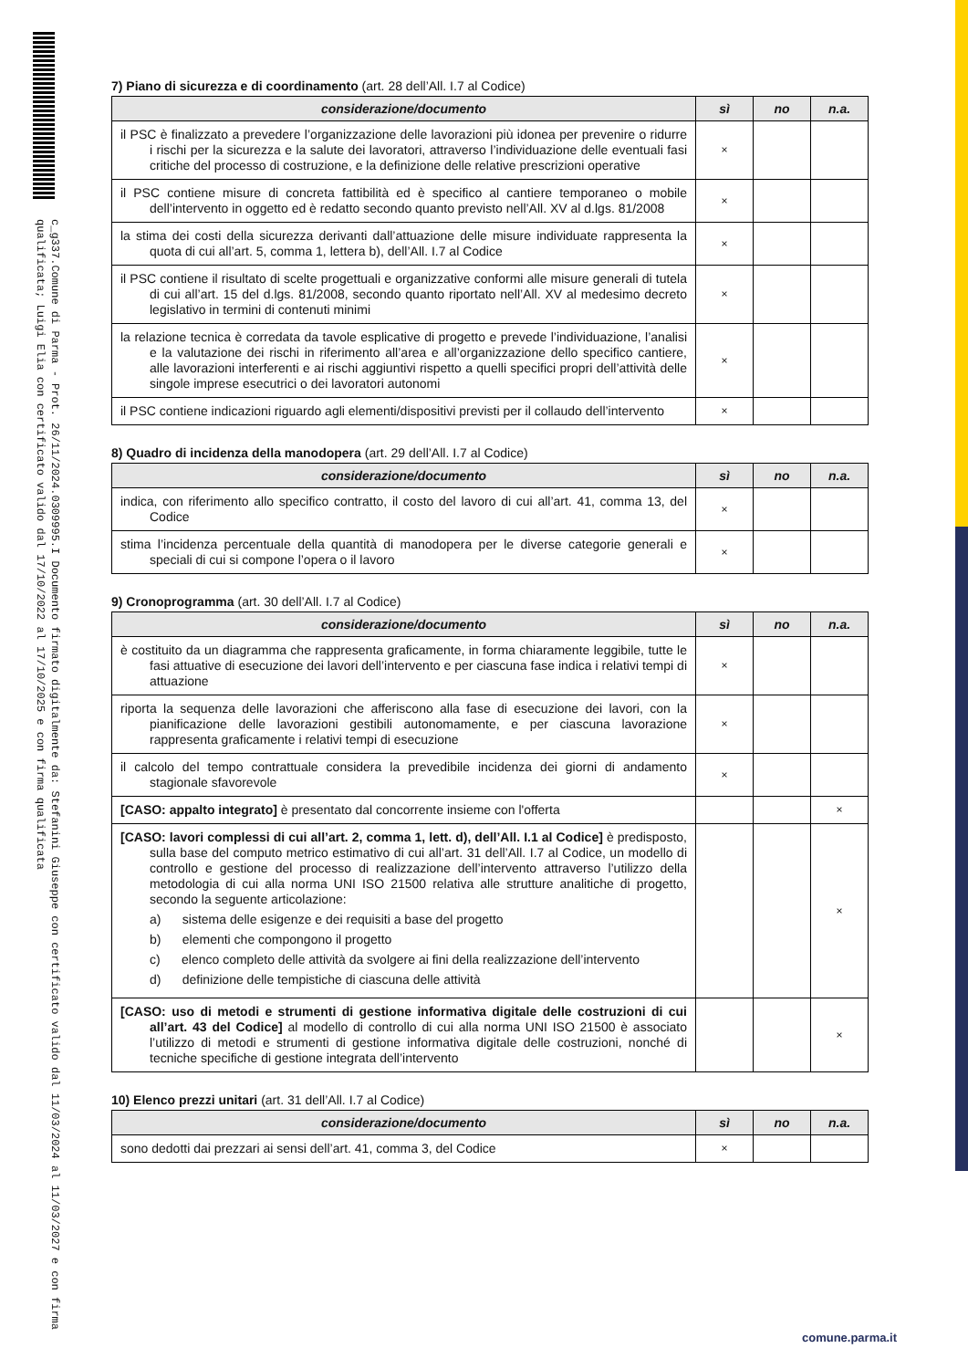c_g337.Comune di Parma - Prot. 26/11/2024.0309995.I Documento firmato digitalmente da: Stefanini Giuseppe con certificato valido dal 11/03/2024 al 11/03/2027 e con firma qualificata; Luigi Elia con certificato valido dal 17/10/2022 al 17/10/2025 e con firma qualificata
7) Piano di sicurezza e di coordinamento (art. 28 dell’All. I.7 al Codice)
| considerazione/documento | sì | no | n.a. |
| --- | --- | --- | --- |
| il PSC è finalizzato a prevedere l’organizzazione delle lavorazioni più idonea per prevenire o ridurre i rischi per la sicurezza e la salute dei lavoratori, attraverso l’individuazione delle eventuali fasi critiche del processo di costruzione, e la definizione delle relative prescrizioni operative | × | | |
| il PSC contiene misure di concreta fattibilità ed è specifico al cantiere temporaneo o mobile dell’intervento in oggetto ed è redatto secondo quanto previsto nell’All. XV al d.lgs. 81/2008 | × | | |
| la stima dei costi della sicurezza derivanti dall’attuazione delle misure individuate rappresenta la quota di cui all’art. 5, comma 1, lettera b), dell’All. I.7 al Codice | × | | |
| il PSC contiene il risultato di scelte progettuali e organizzative conformi alle misure generali di tutela di cui all’art. 15 del d.lgs. 81/2008, secondo quanto riportato nell’All. XV al medesimo decreto legislativo in termini di contenuti minimi | × | | |
| la relazione tecnica è corredata da tavole esplicative di progetto e prevede l’individuazione, l’analisi e la valutazione dei rischi in riferimento all’area e all’organizzazione dello specifico cantiere, alle lavorazioni interferenti e ai rischi aggiuntivi rispetto a quelli specifici propri dell’attività delle singole imprese esecutrici o dei lavoratori autonomi | × | | |
| il PSC contiene indicazioni riguardo agli elementi/dispositivi previsti per il collaudo dell’intervento | × | | |
8) Quadro di incidenza della manodopera (art. 29 dell’All. I.7 al Codice)
| considerazione/documento | sì | no | n.a. |
| --- | --- | --- | --- |
| indica, con riferimento allo specifico contratto, il costo del lavoro di cui all’art. 41, comma 13, del Codice | × | | |
| stima l’incidenza percentuale della quantità di manodopera per le diverse categorie generali e speciali di cui si compone l’opera o il lavoro | × | | |
9) Cronoprogramma (art. 30 dell’All. I.7 al Codice)
| considerazione/documento | sì | no | n.a. |
| --- | --- | --- | --- |
| è costituito da un diagramma che rappresenta graficamente, in forma chiaramente leggibile, tutte le fasi attuative di esecuzione dei lavori dell’intervento e per ciascuna fase indica i relativi tempi di attuazione | × | | |
| riporta la sequenza delle lavorazioni che afferiscono alla fase di esecuzione dei lavori, con la pianificazione delle lavorazioni gestibili autonomamente, e per ciascuna lavorazione rappresenta graficamente i relativi tempi di esecuzione | × | | |
| il calcolo del tempo contrattuale considera la prevedibile incidenza dei giorni di andamento stagionale sfavorevole | × | | |
| [CASO: appalto integrato] è presentato dal concorrente insieme con l'offerta | | | × |
| [CASO: lavori complessi di cui all’art. 2, comma 1, lett. d), dell’All. I.1 al Codice] è predisposto, sulla base del computo metrico estimativo di cui all’art. 31 dell’All. I.7 al Codice, un modello di controllo e gestione del processo di realizzazione dell’intervento attraverso l’utilizzo della metodologia di cui alla norma UNI ISO 21500 relativa alle strutture analitiche di progetto, secondo la seguente articolazione: a) sistema delle esigenze e dei requisiti a base del progetto b) elementi che compongono il progetto c) elenco completo delle attività da svolgere ai fini della realizzazione dell’intervento d) definizione delle tempistiche di ciascuna delle attività | | | × |
| [CASO: uso di metodi e strumenti di gestione informativa digitale delle costruzioni di cui all’art. 43 del Codice] al modello di controllo di cui alla norma UNI ISO 21500 è associato l’utilizzo di metodi e strumenti di gestione informativa digitale delle costruzioni, nonché di tecniche specifiche di gestione integrata dell’intervento | | | × |
10) Elenco prezzi unitari (art. 31 dell’All. I.7 al Codice)
| considerazione/documento | sì | no | n.a. |
| --- | --- | --- | --- |
| sono dedotti dai prezzari ai sensi dell’art. 41, comma 3, del Codice | × | | |
comune.parma.it